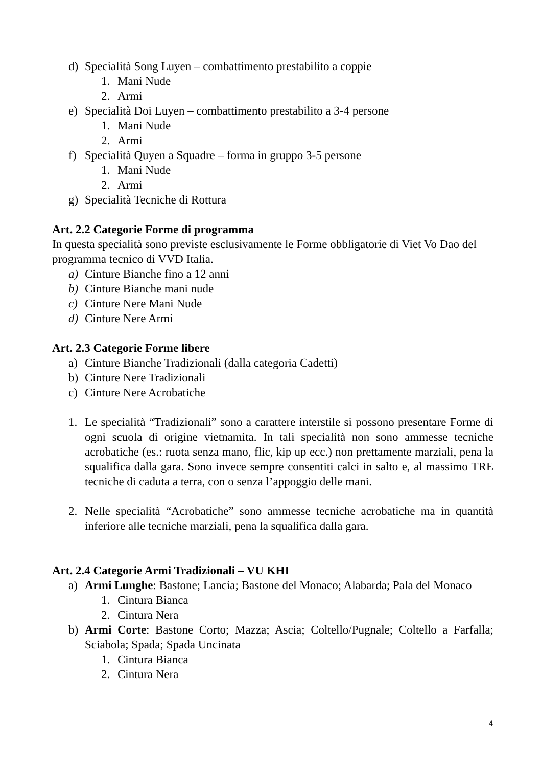d) Specialità Song Luyen – combattimento prestabilito a coppie
1. Mani Nude
2. Armi
e) Specialità Doi Luyen – combattimento prestabilito a 3-4 persone
1. Mani Nude
2. Armi
f) Specialità Quyen a Squadre – forma in gruppo 3-5 persone
1. Mani Nude
2. Armi
g) Specialità Tecniche di Rottura
Art. 2.2 Categorie Forme di programma
In questa specialità sono previste esclusivamente le Forme obbligatorie di Viet Vo Dao del programma tecnico di VVD Italia.
a) Cinture Bianche fino a 12 anni
b) Cinture Bianche mani nude
c) Cinture Nere Mani Nude
d) Cinture Nere Armi
Art. 2.3 Categorie Forme libere
a) Cinture Bianche Tradizionali (dalla categoria Cadetti)
b) Cinture Nere Tradizionali
c) Cinture Nere Acrobatiche
1. Le specialità “Tradizionali” sono a carattere interstile si possono presentare Forme di ogni scuola di origine vietnamita. In tali specialità non sono ammesse tecniche acrobatiche (es.: ruota senza mano, flic, kip up ecc.) non prettamente marziali, pena la squalifica dalla gara. Sono invece sempre consentiti calci in salto e, al massimo TRE tecniche di caduta a terra, con o senza l’appoggio delle mani.
2. Nelle specialità “Acrobatiche” sono ammesse tecniche acrobatiche ma in quantità inferiore alle tecniche marziali, pena la squalifica dalla gara.
Art. 2.4 Categorie Armi Tradizionali – VU KHI
a) Armi Lunghe: Bastone; Lancia; Bastone del Monaco; Alabarda; Pala del Monaco
1. Cintura Bianca
2. Cintura Nera
b) Armi Corte: Bastone Corto; Mazza; Ascia; Coltello/Pugnale; Coltello a Farfalla; Sciabola; Spada; Spada Uncinata
1. Cintura Bianca
2. Cintura Nera
4